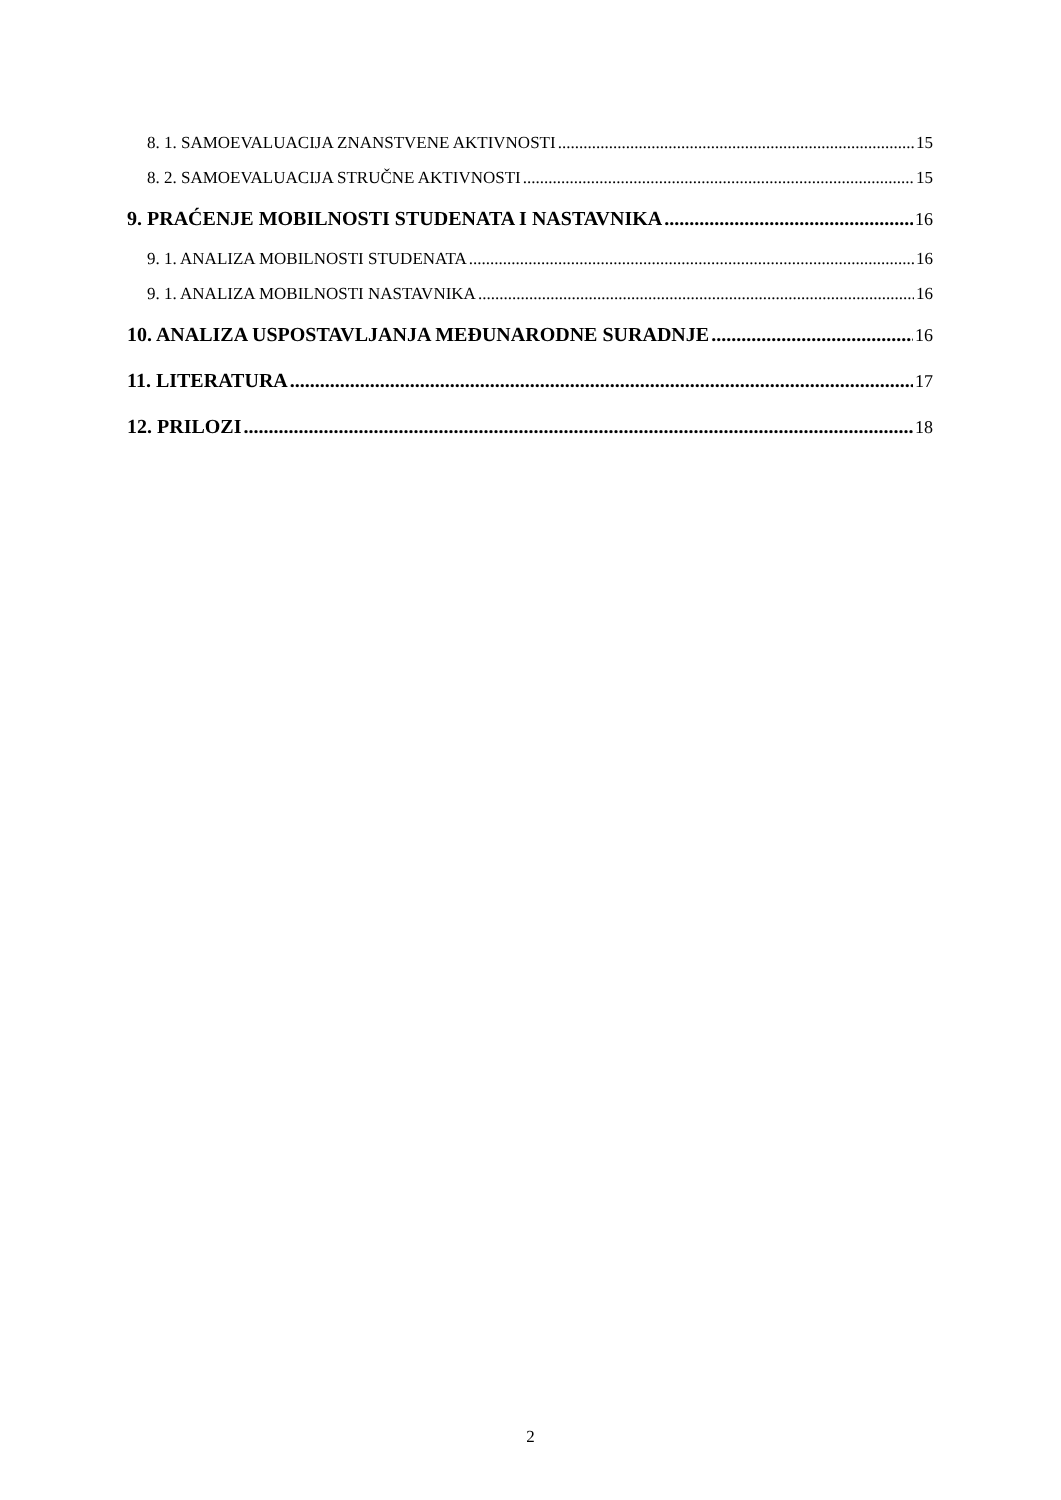8. 1. SAMOEVALUACIJA ZNANSTVENE AKTIVNOSTI 15
8. 2. SAMOEVALUACIJA STRUČNE AKTIVNOSTI 15
9. PRAĆENJE MOBILNOSTI STUDENATA I NASTAVNIKA 16
9. 1. ANALIZA MOBILNOSTI STUDENATA 16
9. 1. ANALIZA MOBILNOSTI NASTAVNIKA 16
10. ANALIZA USPOSTAVLJANJA MEĐUNARODNE SURADNJE 16
11. LITERATURA 17
12. PRILOZI 18
2